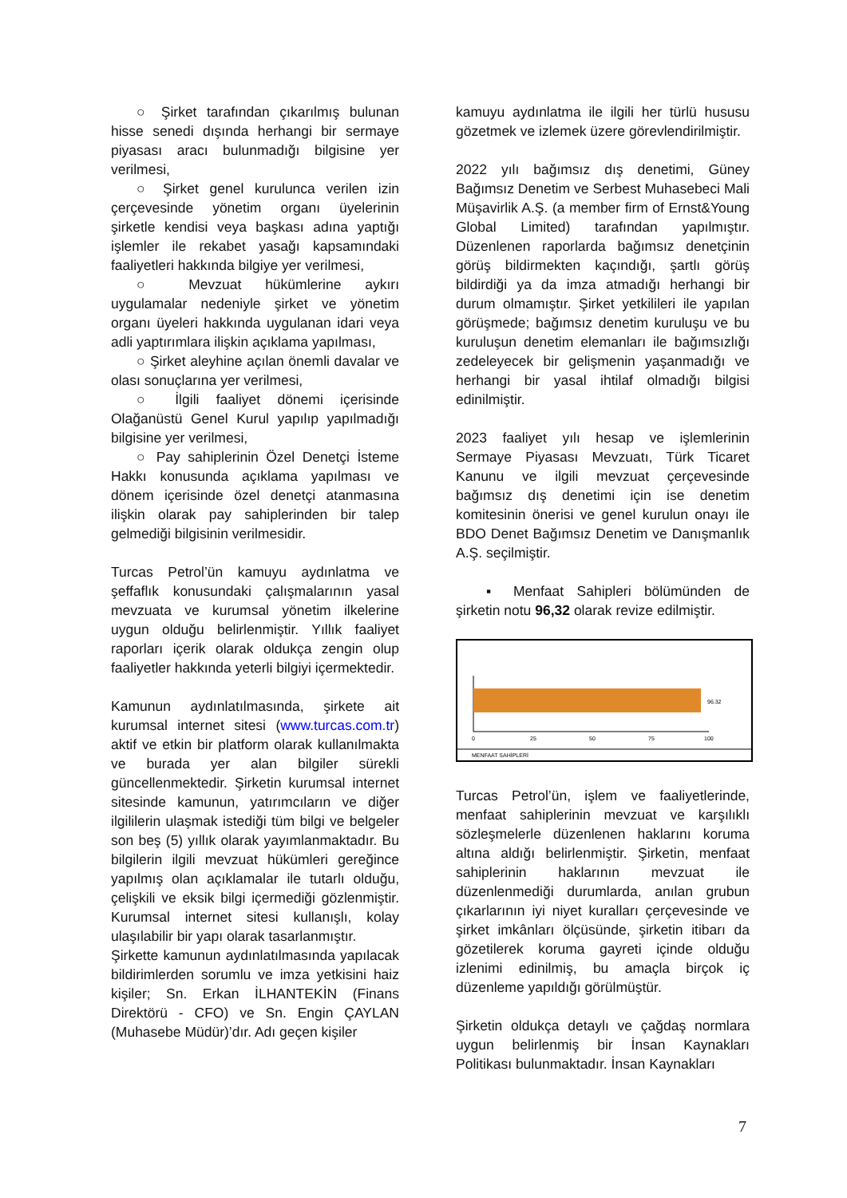○ Şirket tarafından çıkarılmış bulunan hisse senedi dışında herhangi bir sermaye piyasası aracı bulunmadığı bilgisine yer verilmesi,
○ Şirket genel kurulunca verilen izin çerçevesinde yönetim organı üyelerinin şirketle kendisi veya başkası adına yaptığı işlemler ile rekabet yasağı kapsamındaki faaliyetleri hakkında bilgiye yer verilmesi,
○ Mevzuat hükümlerine aykırı uygulamalar nedeniyle şirket ve yönetim organı üyeleri hakkında uygulanan idari veya adli yaptırımlara ilişkin açıklama yapılması,
○ Şirket aleyhine açılan önemli davalar ve olası sonuçlarına yer verilmesi,
○ İlgili faaliyet dönemi içerisinde Olağanüstü Genel Kurul yapılıp yapılmadığı bilgisine yer verilmesi,
○ Pay sahiplerinin Özel Denetçi İsteme Hakkı konusunda açıklama yapılması ve dönem içerisinde özel denetçi atanmasına ilişkin olarak pay sahiplerinden bir talep gelmediği bilgisinin verilmesidir.
Turcas Petrol’ün kamuyu aydınlatma ve şeffaflık konusundaki çalışmalarının yasal mevzuata ve kurumsal yönetim ilkelerine uygun olduğu belirlenmiştir. Yıllık faaliyet raporları içerik olarak oldukça zengin olup faaliyetler hakkında yeterli bilgiyi içermektedir.
Kamunun aydınlatılmasında, şirkete ait kurumsal internet sitesi (www.turcas.com.tr) aktif ve etkin bir platform olarak kullanılmakta ve burada yer alan bilgiler sürekli güncellenmektedir. Şirketin kurumsal internet sitesinde kamunun, yatırımcıların ve diğer ilgililerin ulaşmak istediği tüm bilgi ve belgeler son beş (5) yıllık olarak yayımlanmaktadır. Bu bilgilerin ilgili mevzuat hükümleri gereğince yapılmış olan açıklamalar ile tutarlı olduğu, çelişkili ve eksik bilgi içermediği gözlenmiştir. Kurumsal internet sitesi kullanışlı, kolay ulaşılabilir bir yapı olarak tasarlanmıştır.
Şirkette kamunun aydınlatılmasında yapılacak bildirimlerden sorumlu ve imza yetkisini haiz kişiler; Sn. Erkan İLHANTEKİN (Finans Direktörü - CFO) ve Sn. Engin ÇAYLAN (Muhasebe Müdür)’dır. Adı geçen kişiler
kamuyu aydınlatma ile ilgili her türlü hususu gözetmek ve izlemek üzere görevlendirilmiştir.
2022 yılı bağımsız dış denetimi, Güney Bağımsız Denetim ve Serbest Muhasebeci Mali Müşavirlik A.Ş. (a member firm of Ernst&Young Global Limited) tarafından yapılmıştır. Düzenlenen raporlarda bağımsız denetçinin görüş bildirmekten kaçındığı, şartlı görüş bildirdiği ya da imza atmadığı herhangi bir durum olmamıştır. Şirket yetkilileri ile yapılan görüşmede; bağımsız denetim kuruluşu ve bu kuruluşun denetim elemanları ile bağımsızlığı zedeleyecek bir gelişmenin yaşanmadığı ve herhangi bir yasal ihtilaf olmadığı bilgisi edinilmiştir.
2023 faaliyet yılı hesap ve işlemlerinin Sermaye Piyasası Mevzuatı, Türk Ticaret Kanunu ve ilgili mevzuat çerçevesinde bağımsız dış denetimi için ise denetim komitesinin önerisi ve genel kurulun onayı ile BDO Denet Bağımsız Denetim ve Danışmanlık A.Ş. seçilmiştir.
▪ Menfaat Sahipleri bölümünden de şirketin notu 96,32 olarak revize edilmiştir.
96.32
0
25
50
75
100
MENFAAT SAHİPLERİ
Turcas Petrol’ün, işlem ve faaliyetlerinde, menfaat sahiplerinin mevzuat ve karşılıklı sözleşmelerle düzenlenen haklarını koruma altına aldığı belirlenmiştir. Şirketin, menfaat sahiplerinin haklarının mevzuat ile düzenlenmediği durumlarda, anılan grubun çıkarlarının iyi niyet kuralları çerçevesinde ve şirket imkânları ölçüsünde, şirketin itibarı da gözetilerek koruma gayreti içinde olduğu izlenimi edinilmiş, bu amaçla birçok iç düzenleme yapıldığı görülmüştür.
Şirketin oldukça detaylı ve çağdaş normlara uygun belirlenmiş bir İnsan Kaynakları Politikası bulunmaktadır. İnsan Kaynakları
7